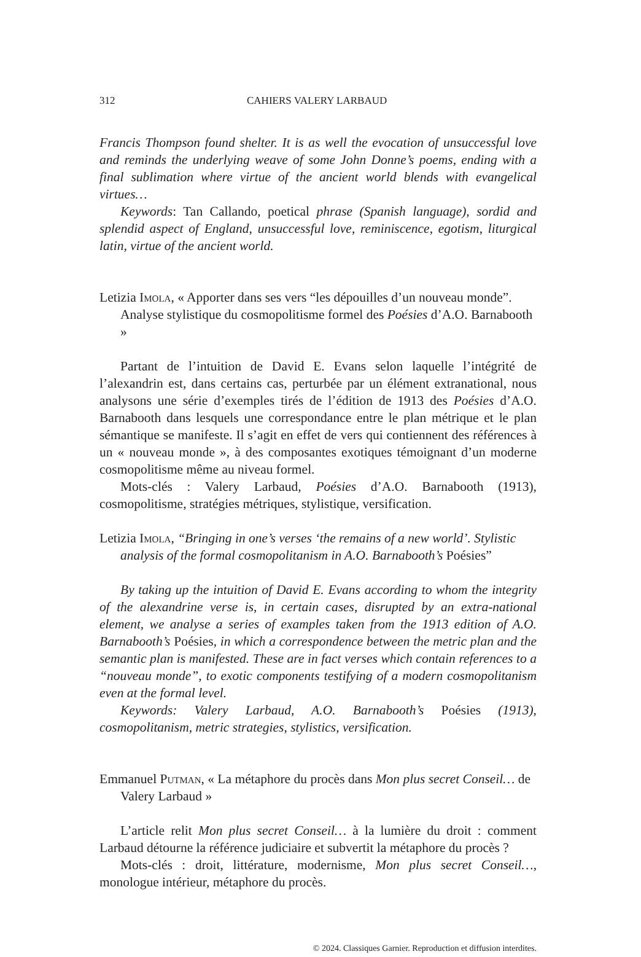312 CAHIERS VALERY LARBAUD
Francis Thompson found shelter. It is as well the evocation of unsuccessful love and reminds the underlying weave of some John Donne’s poems, ending with a final sublimation where virtue of the ancient world blends with evangelical virtues…
Keywords: Tan Callando, poetical phrase (Spanish language), sordid and splendid aspect of England, unsuccessful love, reminiscence, egotism, liturgical latin, virtue of the ancient world.
Letizia Imola, « Apporter dans ses vers “les dépouilles d’un nouveau monde”. Analyse stylistique du cosmopolitisme formel des Poésies d’A.O. Barnabooth »
Partant de l’intuition de David E. Evans selon laquelle l’intégrité de l’alexandrin est, dans certains cas, perturbée par un élément extranational, nous analysons une série d’exemples tirés de l’édition de 1913 des Poésies d’A.O. Barnabooth dans lesquels une correspondance entre le plan métrique et le plan sémantique se manifeste. Il s’agit en effet de vers qui contiennent des références à un « nouveau monde », à des composantes exotiques témoignant d’un moderne cosmopolitisme même au niveau formel.
Mots-clés : Valery Larbaud, Poésies d’A.O. Barnabooth (1913), cosmopolitisme, stratégies métriques, stylistique, versification.
Letizia Imola, “Bringing in one’s verses ‘the remains of a new world’. Stylistic analysis of the formal cosmopolitanism in A.O. Barnabooth’s Poésies”
By taking up the intuition of David E. Evans according to whom the integrity of the alexandrine verse is, in certain cases, disrupted by an extra-national element, we analyse a series of examples taken from the 1913 edition of A.O. Barnabooth’s Poésies, in which a correspondence between the metric plan and the semantic plan is manifested. These are in fact verses which contain references to a “nouveau monde”, to exotic components testifying of a modern cosmopolitanism even at the formal level.
Keywords: Valery Larbaud, A.O. Barnabooth’s Poésies (1913), cosmopolitanism, metric strategies, stylistics, versification.
Emmanuel Putman, « La métaphore du procès dans Mon plus secret Conseil… de Valery Larbaud »
L’article relit Mon plus secret Conseil… à la lumière du droit : comment Larbaud détourne la référence judiciaire et subvertit la métaphore du procès ?
Mots-clés : droit, littérature, modernisme, Mon plus secret Conseil…, monologue intérieur, métaphore du procès.
© 2024. Classiques Garnier. Reproduction et diffusion interdites.